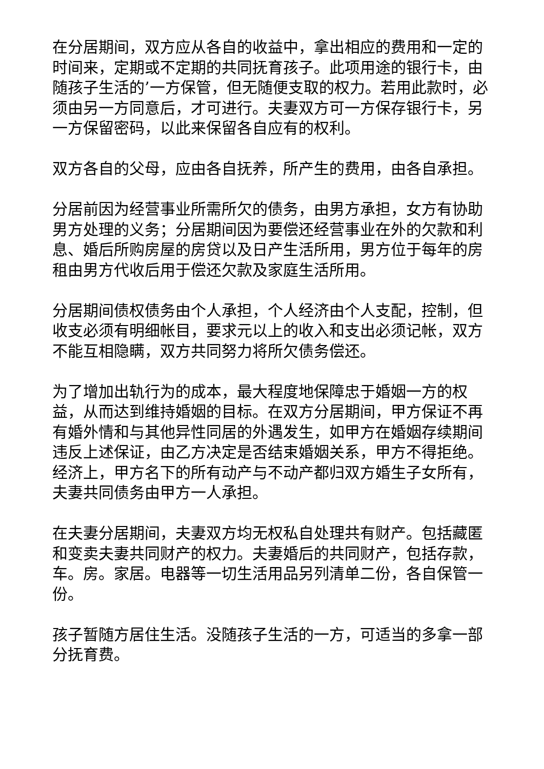在分居期间，双方应从各自的收益中，拿出相应的费用和一定的时间来，定期或不定期的共同抚育孩子。此项用途的银行卡，由随孩子生活的’一方保管，但无随便支取的权力。若用此款时，必须由另一方同意后，才可进行。夫妻双方可一方保存银行卡，另一方保留密码，以此来保留各自应有的权利。
双方各自的父母，应由各自抚养，所产生的费用，由各自承担。
分居前因为经营事业所需所欠的债务，由男方承担，女方有协助男方处理的义务；分居期间因为要偿还经营事业在外的欠款和利息、婚后所购房屋的房贷以及日产生活所用，男方位于每年的房租由男方代收后用于偿还欠款及家庭生活所用。
分居期间债权债务由个人承担，个人经济由个人支配，控制，但收支必须有明细帐目，要求元以上的收入和支出必须记帐，双方不能互相隐瞒，双方共同努力将所欠债务偿还。
为了增加出轨行为的成本，最大程度地保障忠于婚姻一方的权益，从而达到维持婚姻的目标。在双方分居期间，甲方保证不再有婚外情和与其他异性同居的外遇发生，如甲方在婚姻存续期间违反上述保证，由乙方决定是否结束婚姻关系，甲方不得拒绝。经济上，甲方名下的所有动产与不动产都归双方婚生子女所有，夫妻共同债务由甲方一人承担。
在夫妻分居期间，夫妻双方均无权私自处理共有财产。包括藏匿和变卖夫妻共同财产的权力。夫妻婚后的共同财产，包括存款，车。房。家居。电器等一切生活用品另列清单二份，各自保管一份。
孩子暂随方居住生活。没随孩子生活的一方，可适当的多拿一部分抚育费。